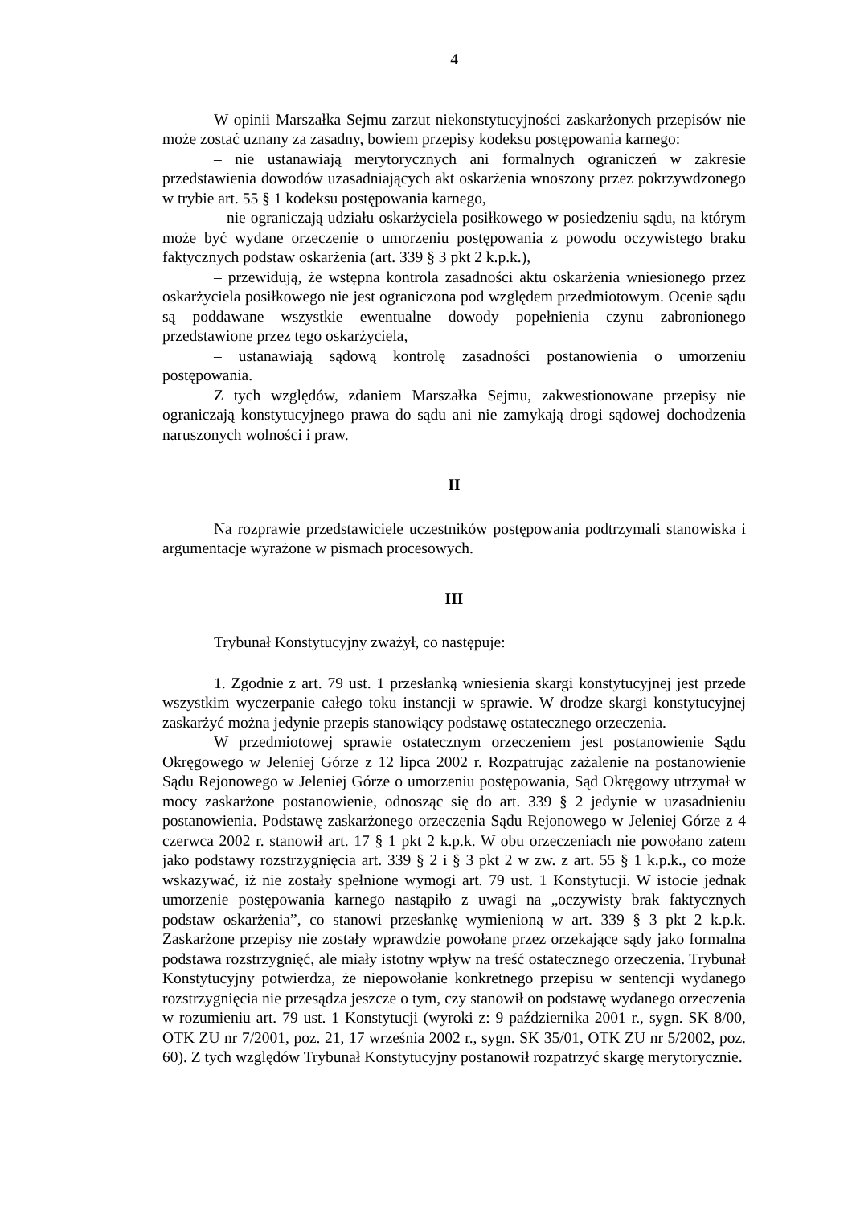4
W opinii Marszałka Sejmu zarzut niekonstytucyjności zaskarżonych przepisów nie może zostać uznany za zasadny, bowiem przepisy kodeksu postępowania karnego:
– nie ustanawiają merytorycznych ani formalnych ograniczeń w zakresie przedstawienia dowodów uzasadniających akt oskarżenia wnoszony przez pokrzywdzonego w trybie art. 55 § 1 kodeksu postępowania karnego,
– nie ograniczają udziału oskarżyciela posiłkowego w posiedzeniu sądu, na którym może być wydane orzeczenie o umorzeniu postępowania z powodu oczywistego braku faktycznych podstaw oskarżenia (art. 339 § 3 pkt 2 k.p.k.),
– przewidują, że wstępna kontrola zasadności aktu oskarżenia wniesionego przez oskarżyciela posiłkowego nie jest ograniczona pod względem przedmiotowym. Ocenie sądu są poddawane wszystkie ewentualne dowody popełnienia czynu zabronionego przedstawione przez tego oskarżyciela,
– ustanawiają sądową kontrolę zasadności postanowienia o umorzeniu postępowania.
Z tych względów, zdaniem Marszałka Sejmu, zakwestionowane przepisy nie ograniczają konstytucyjnego prawa do sądu ani nie zamykają drogi sądowej dochodzenia naruszonych wolności i praw.
II
Na rozprawie przedstawiciele uczestników postępowania podtrzymali stanowiska i argumentacje wyrażone w pismach procesowych.
III
Trybunał Konstytucyjny zważył, co następuje:
1. Zgodnie z art. 79 ust. 1 przesłanką wniesienia skargi konstytucyjnej jest przede wszystkim wyczerpanie całego toku instancji w sprawie. W drodze skargi konstytucyjnej zaskarżyć można jedynie przepis stanowiący podstawę ostatecznego orzeczenia.
W przedmiotowej sprawie ostatecznym orzeczeniem jest postanowienie Sądu Okręgowego w Jeleniej Górze z 12 lipca 2002 r. Rozpatrując zażalenie na postanowienie Sądu Rejonowego w Jeleniej Górze o umorzeniu postępowania, Sąd Okręgowy utrzymał w mocy zaskarżone postanowienie, odnosząc się do art. 339 § 2 jedynie w uzasadnieniu postanowienia. Podstawę zaskarżonego orzeczenia Sądu Rejonowego w Jeleniej Górze z 4 czerwca 2002 r. stanowił art. 17 § 1 pkt 2 k.p.k. W obu orzeczeniach nie powołano zatem jako podstawy rozstrzygnięcia art. 339 § 2 i § 3 pkt 2 w zw. z art. 55 § 1 k.p.k., co może wskazywać, iż nie zostały spełnione wymogi art. 79 ust. 1 Konstytucji. W istocie jednak umorzenie postępowania karnego nastąpiło z uwagi na „oczywisty brak faktycznych podstaw oskarżenia”, co stanowi przesłankę wymienioną w art. 339 § 3 pkt 2 k.p.k. Zaskarżone przepisy nie zostały wprawdzie powołane przez orzekające sądy jako formalna podstawa rozstrzygnięć, ale miały istotny wpływ na treść ostatecznego orzeczenia. Trybunał Konstytucyjny potwierdza, że niepowołanie konkretnego przepisu w sentencji wydanego rozstrzygnięcia nie przesądza jeszcze o tym, czy stanowił on podstawę wydanego orzeczenia w rozumieniu art. 79 ust. 1 Konstytucji (wyroki z: 9 października 2001 r., sygn. SK 8/00, OTK ZU nr 7/2001, poz. 21, 17 września 2002 r., sygn. SK 35/01, OTK ZU nr 5/2002, poz. 60). Z tych względów Trybunał Konstytucyjny postanowił rozpatrzyć skargę merytorycznie.